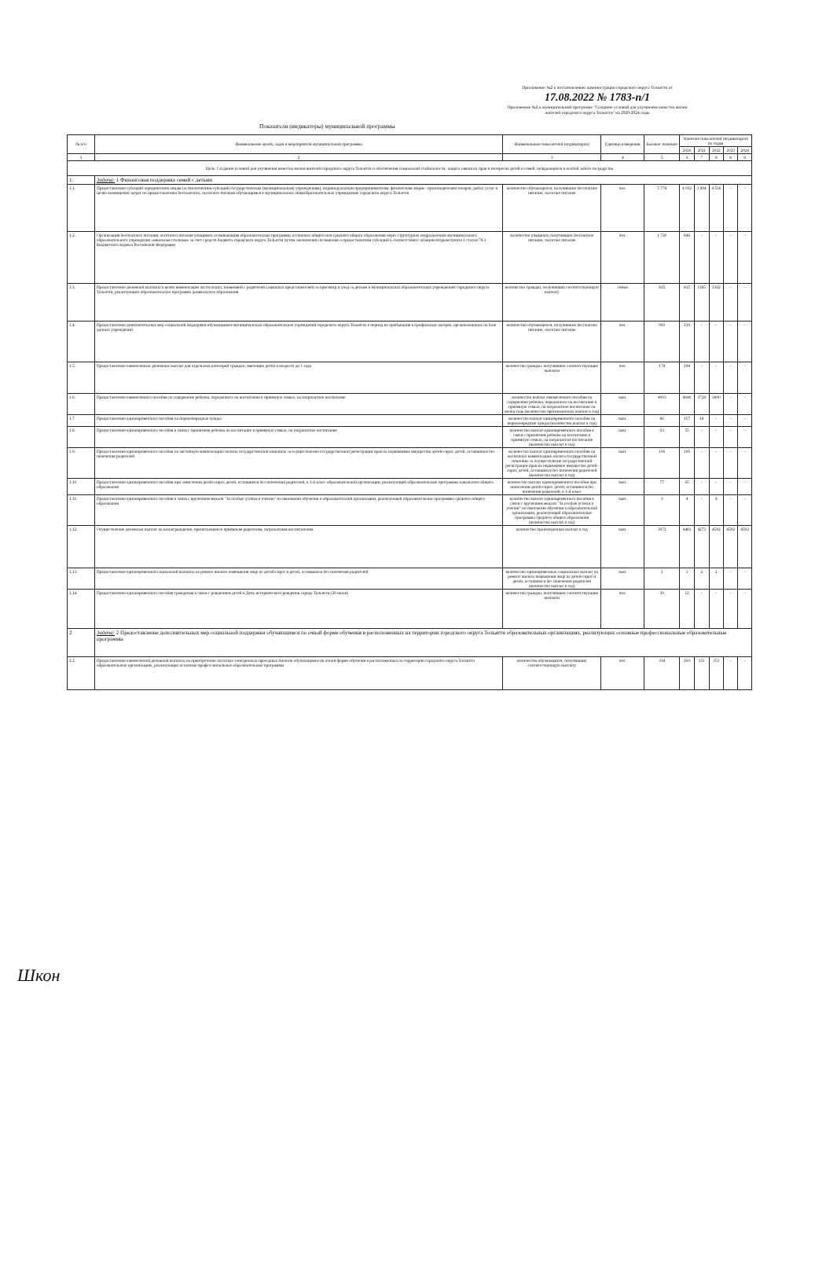Приложение №2 к постановлению администрации городского округа Тольятти от 17.08.2022 № 1783-п/1
Приложение №2 к муниципальной программе "Создание условий для улучшения качества жизни жителей городского округа Тольятти" на 2020-2024 годы
Показатели (индикаторы) муниципальной программы
| № п/п | Наименование целей, задач и мероприятий муниципальной программы | Наименование показателей (индикаторов) | Единица измерения | Базовое значение | Значение показателей (индикаторов) по годам | | | | |
| --- | --- | --- | --- | --- | --- | --- | --- | --- | --- |
| | | | | | 2020 | 2021 | 2022 | 2023 | 2024 |
| 1 | 2 | 3 | 4 | 5 | 6 | 7 | 8 | 8 | 8 |
| Цель: Создание условий для улучшения качества жизни жителей городского округа Тольятти и обеспечения социальной стабильности, защита законных прав и интересов детей и семей, нуждающихся в особой заботе государства | | | | | | | | | |
| 1. | Задача: 1 Финансовая поддержка семей с детьми | | | | | | | | |
| 1.1. | Предоставление субсидий юридическим лицам (за исключением субсидий государственным (муниципальным) учреждениям), индивидуальным предпринимателям, физическим лицам - производителям товаров, работ, услуг в целях возмещения затрат по предоставлению бесплатного, льготного питания обучающимся в муниципальных общеобразовательных учреждениях городского округа Тольятти | количество обучающихся, получивших бесплатное питание, льготное питание | чел. | 5 774 | 4 032 | 3 894 | 4 536 | - | - |
| 1.2. | Организация бесплатного питания, льготного питания учащимся, осваивающим образовательные программы основного общего или среднего общего образования через структурное подразделение муниципального образовательного учреждения «школьная столовая» за счет средств бюджета городского округа Тольятти путем заключения соглашения о предоставлении субсидий в соответствии с абзацем вторым пункта 1 статьи 78.1 Бюджетного кодекса Российской Федерации | количество учащихся, получивших бесплатное питание, льготное питание | чел. | 1 720 | 846 | - | - | - | - |
| 1.3. | Предоставление денежной выплаты в целях компенсации части платы, взимаемой с родителей (законных представителей) за присмотр и уход за детьми в муниципальных образовательных учреждениях городского округа Тольятти, реализующих образовательную программу дошкольного образования | количество граждан, получивших соответствующую выплату | семьи | 815 | 815 | 1185 | 1362 | - | - |
| 1.4. | Предоставление дополнительных мер социальной поддержки обучающимся муниципальных образовательных учреждений городского округа Тольятти в период их пребывания в профильных лагерях, организованных на базе данных учреждений | количество обучающихся, получивших бесплатное питание, льготное питание | чел. | 993 | 210 | - | - | - | - |
| 1.5. | Предоставление ежемесячных денежных выплат для отдельных категорий граждан, имеющих детей в возрасте до 1 года | количество граждан, получивших соответствующие выплаты | чел. | 174 | 298 | - | - | - | - |
| 1.6. | Предоставление ежемесячного пособия на содержание ребенка, переданного на воспитание в приемную семью, на патронатное воспитание | количество выплат ежемесячного пособия на содержание ребенка, переданного на воспитание в приемную семью, на патронатное воспитание на конец года (количество произведенных выплат в год) | вып. | 4003 | 4040 | 3724 | 3800 | - | - |
| 1.7 | Предоставление единовременного пособия на первоочередные нужды | количество выплат единовременного пособия на первоочередные нужды (количество выплат в год) | вып. | 86 | 157 | 18 | - | - | - |
| 1.8. | Предоставление единовременного пособия в связи с принятием ребенка на воспитание в приемную семью, на патронатное воспитание | количество выплат единовременного пособия в связи с принятием ребенка на воспитание в приемную семью, на патронатное воспитание (количество выплат в год) | вып. | 63 | 55 | - | - | - | - |
| 1.9. | Предоставление единовременного пособия на частичную компенсацию оплаты государственной пошлины за осуществление государственной регистрации прав на недвижимое имущество детей-сирот, детей, оставшихся без попечения родителей | количество выплат единовременного пособия на частичную компенсацию оплаты государственной пошлины за осуществление государственной регистрации прав на недвижимое имущество детей-сирот, детей, оставшихся без попечения родителей (количество выплат в год) | вып. | 106 | 106 | - | - | - | - |
| 1.10 | Предоставление единовременного пособия при зачислении детей-сирот, детей, оставшихся без попечения родителей, в 1-й класс образовательной организации, реализующей образовательные программы начального общего образования | количество выплат единовременного пособия при зачислении детей-сирот, детей, оставшихся без попечения родителей, в 1-й класс | вып. | 77 | 65 | - | - | - | - |
| 1.11. | Предоставление единовременного пособия в связи с вручением медали "За особые успехи в учении" по окончании обучения в образовательной организации, реализующей образовательные программы среднего общего образования | количество выплат единовременного пособия в связи с вручением медали "За особые успехи в учении" по окончании обучения в образовательной организации, реализующей образовательные программы среднего общего образования (количество выплат в год) | вып. | 3 | 4 | - | 4 | - | - |
| 1.12. | Осуществление денежных выплат на вознаграждение, причитающееся приёмным родителям, патронатным воспитателям | количество произведенных выплат в год | вып. | 3972 | 4481 | 4273 | 4502 | 4502 | 4502 |
| 1.13. | Предоставление единовременной социальной выплаты на ремонт жилого помещения лицу из детей-сирот и детей, оставшихся без попечения родителей | количество единовременных социальных выплат на ремонт жилого помещения лицу из детей-сирот и детей, оставшихся без попечения родителей (количество выплат в год) | вып. | 1 | 1 | 2 | 2 | - | - |
| 1.14. | Предоставление единовременного пособия гражданам в связи с рождением детей в День исторического рождения города Тольятти (20 июня) | количество граждан, получивших соответствующие выплаты | чел. | 30 | 12 | - | - | - | - |
| 2 | Задача: 2 Предоставление дополнительных мер социальной поддержки обучающимся по очной форме обучения в расположенных на территории городского округа Тольятти образовательных организациях, реализующих основные профессиональные образовательные программы | | | | | | | | |
| 2.1. | Предоставление ежемесячной денежной выплаты на приобретение льготных электронных проездных билетов обучающимся по очной форме обучения в расположенных на территории городского округа Тольятти образовательных организациях, реализующих основные профессиональные образовательные программы | количество обучающихся, получивших соответствующую выплату | чел. | 334 | 260 | 151 | 151 | - | - |
Шкон